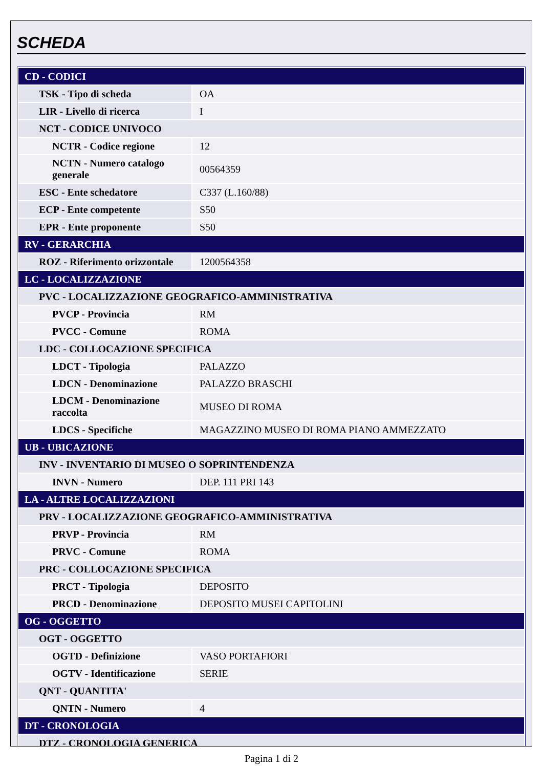SCHEDA
| CD - CODICI | |
| TSK - Tipo di scheda | OA |
| LIR - Livello di ricerca | I |
| NCT - CODICE UNIVOCO | |
| NCTR - Codice regione | 12 |
| NCTN - Numero catalogo generale | 00564359 |
| ESC - Ente schedatore | C337 (L.160/88) |
| ECP - Ente competente | S50 |
| EPR - Ente proponente | S50 |
| RV - GERARCHIA | |
| ROZ - Riferimento orizzontale | 1200564358 |
| LC - LOCALIZZAZIONE | |
| PVC - LOCALIZZAZIONE GEOGRAFICO-AMMINISTRATIVA | |
| PVCP - Provincia | RM |
| PVCC - Comune | ROMA |
| LDC - COLLOCAZIONE SPECIFICA | |
| LDCT - Tipologia | PALAZZO |
| LDCN - Denominazione | PALAZZO BRASCHI |
| LDCM - Denominazione raccolta | MUSEO DI ROMA |
| LDCS - Specifiche | MAGAZZINO MUSEO DI ROMA PIANO AMMEZZATO |
| UB - UBICAZIONE | |
| INV - INVENTARIO DI MUSEO O SOPRINTENDENZA | |
| INVN - Numero | DEP. 111 PRI 143 |
| LA - ALTRE LOCALIZZAZIONI | |
| PRV - LOCALIZZAZIONE GEOGRAFICO-AMMINISTRATIVA | |
| PRVP - Provincia | RM |
| PRVC - Comune | ROMA |
| PRC - COLLOCAZIONE SPECIFICA | |
| PRCT - Tipologia | DEPOSITO |
| PRCD - Denominazione | DEPOSITO MUSEI CAPITOLINI |
| OG - OGGETTO | |
| OGT - OGGETTO | |
| OGTD - Definizione | VASO PORTAFIORI |
| OGTV - Identificazione | SERIE |
| QNT - QUANTITA' | |
| QNTN - Numero | 4 |
| DT - CRONOLOGIA | |
| DTZ - CRONOLOGIA GENERICA | |
Pagina 1 di 2